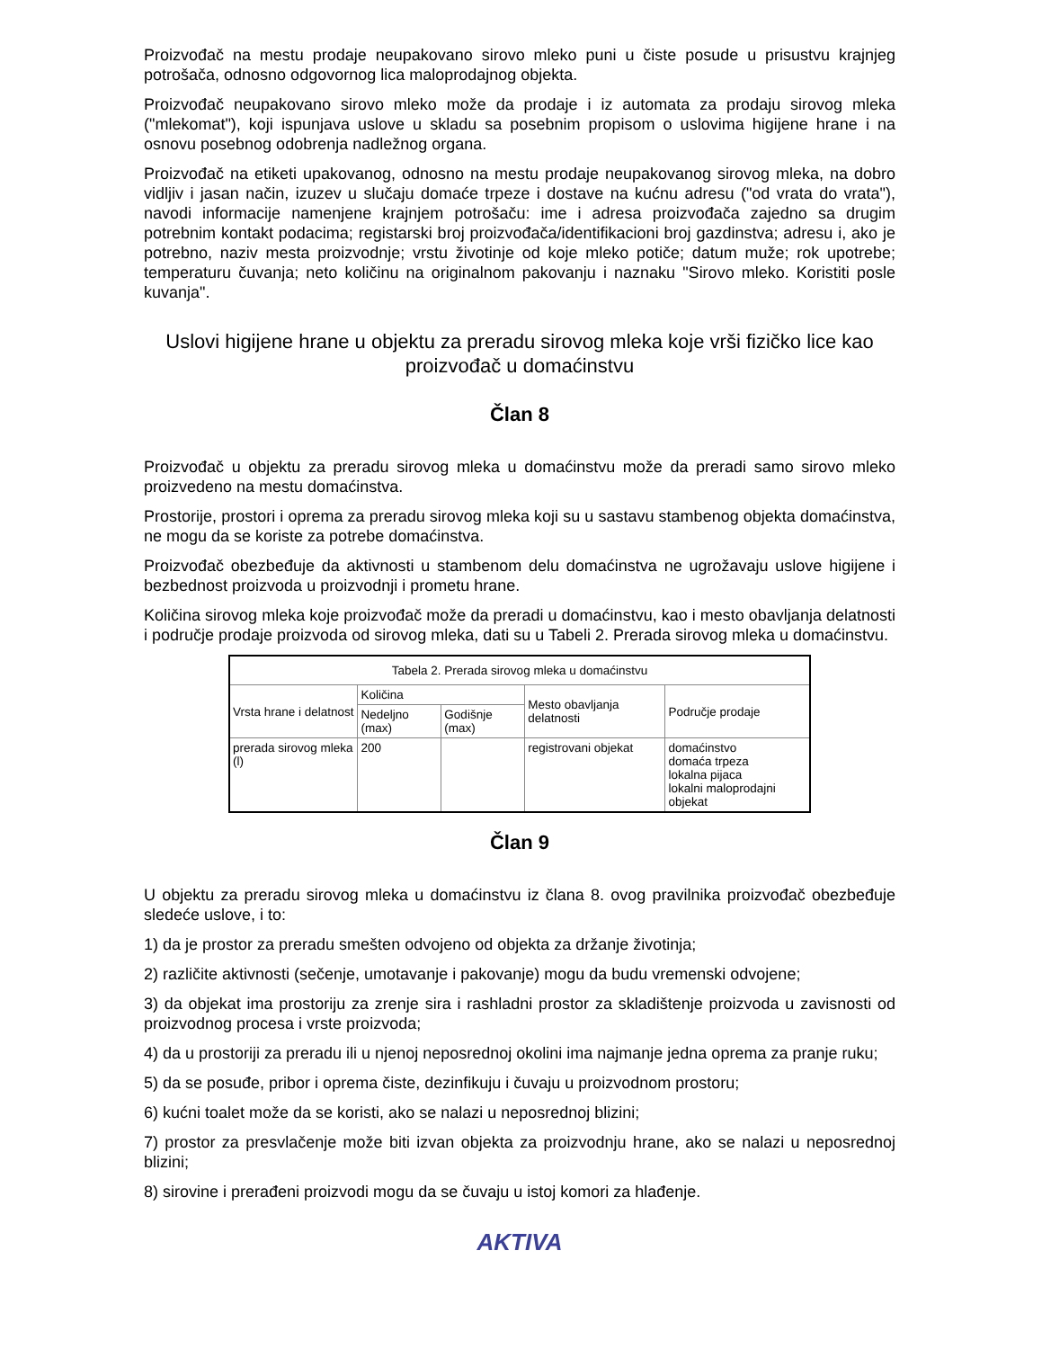Proizvođač na mestu prodaje neupakovano sirovo mleko puni u čiste posude u prisustvu krajnjeg potrošača, odnosno odgovornog lica maloprodajnog objekta.
Proizvođač neupakovano sirovo mleko može da prodaje i iz automata za prodaju sirovog mleka ("mlekomat"), koji ispunjava uslove u skladu sa posebnim propisom o uslovima higijene hrane i na osnovu posebnog odobrenja nadležnog organa.
Proizvođač na etiketi upakovanog, odnosno na mestu prodaje neupakovanog sirovog mleka, na dobro vidljiv i jasan način, izuzev u slučaju domaće trpeze i dostave na kućnu adresu ("od vrata do vrata"), navodi informacije namenjene krajnjem potrošaču: ime i adresa proizvođača zajedno sa drugim potrebnim kontakt podacima; registarski broj proizvođača/identifikacioni broj gazdinstva; adresu i, ako je potrebno, naziv mesta proizvodnje; vrstu životinje od koje mleko potiče; datum muže; rok upotrebe; temperaturu čuvanja; neto količinu na originalnom pakovanju i naznaku "Sirovo mleko. Koristiti posle kuvanja".
Uslovi higijene hrane u objektu za preradu sirovog mleka koje vrši fizičko lice kao proizvođač u domaćinstvu
Član 8
Proizvođač u objektu za preradu sirovog mleka u domaćinstvu može da preradi samo sirovo mleko proizvedeno na mestu domaćinstva.
Prostorije, prostori i oprema za preradu sirovog mleka koji su u sastavu stambenog objekta domaćinstva, ne mogu da se koriste za potrebe domaćinstva.
Proizvođač obezbeđuje da aktivnosti u stambenom delu domaćinstva ne ugrožavaju uslove higijene i bezbednost proizvoda u proizvodnji i prometu hrane.
Količina sirovog mleka koje proizvođač može da preradi u domaćinstvu, kao i mesto obavljanja delatnosti i područje prodaje proizvoda od sirovog mleka, dati su u Tabeli 2. Prerada sirovog mleka u domaćinstvu.
| Tabela 2. Prerada sirovog mleka u domaćinstvu | | | | |
| --- | --- | --- | --- | --- |
| Vrsta hrane i delatnost | Količina | | Mesto obavljanja delatnosti | Područje prodaje |
| | Nedeljno (max) | Godišnje (max) | | |
| prerada sirovog mleka (l) | 200 | | registrovani objekat | domaćinstvo domaća trpeza lokalna pijaca lokalni maloprodajni objekat |
Član 9
U objektu za preradu sirovog mleka u domaćinstvu iz člana 8. ovog pravilnika proizvođač obezbeđuje sledeće uslove, i to:
1) da je prostor za preradu smešten odvojeno od objekta za držanje životinja;
2) različite aktivnosti (sečenje, umotavanje i pakovanje) mogu da budu vremenski odvojene;
3) da objekat ima prostoriju za zrenje sira i rashladni prostor za skladištenje proizvoda u zavisnosti od proizvodnog procesa i vrste proizvoda;
4) da u prostoriji za preradu ili u njenoj neposrednoj okolini ima najmanje jedna oprema za pranje ruku;
5) da se posuđe, pribor i oprema čiste, dezinfikuju i čuvaju u proizvodnom prostoru;
6) kućni toalet može da se koristi, ako se nalazi u neposrednoj blizini;
7) prostor za presvlačenje može biti izvan objekta za proizvodnju hrane, ako se nalazi u neposrednoj blizini;
8) sirovine i prerađeni proizvodi mogu da se čuvaju u istoj komori za hlađenje.
AKTIVA